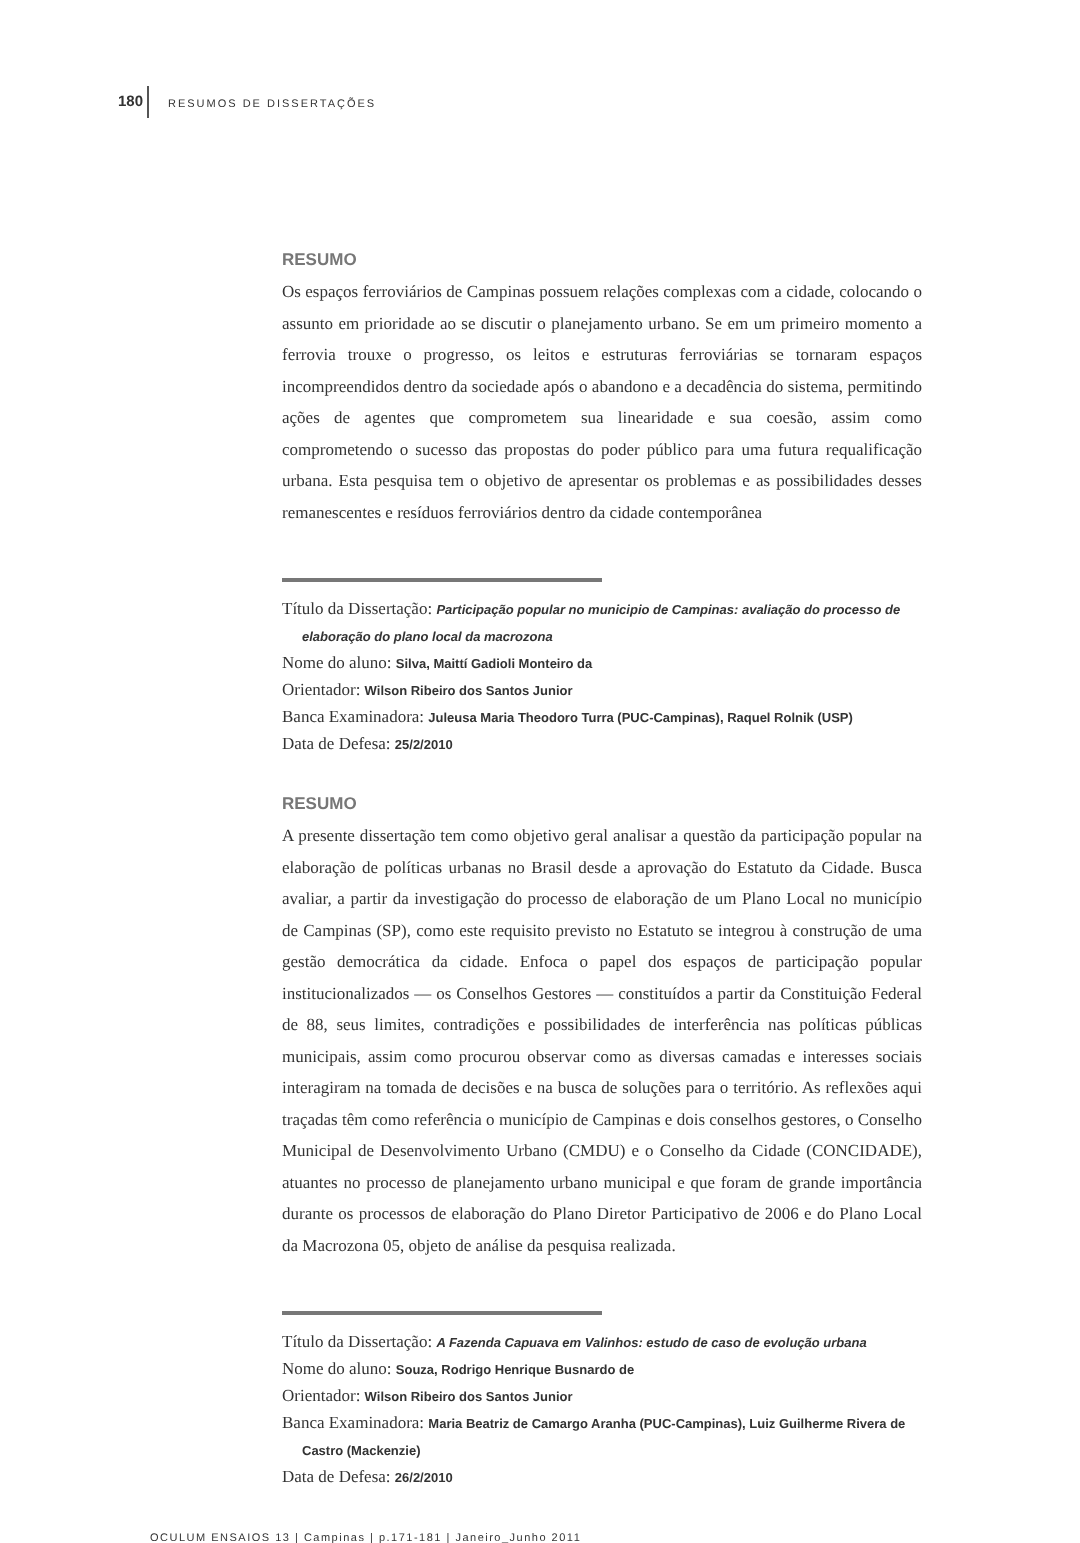180 RESUMOS DE DISSERTAÇÕES
RESUMO
Os espaços ferroviários de Campinas possuem relações complexas com a cidade, colocando o assunto em prioridade ao se discutir o planejamento urbano. Se em um primeiro momento a ferrovia trouxe o progresso, os leitos e estruturas ferroviárias se tornaram espaços incompreendidos dentro da sociedade após o abandono e a decadência do sistema, permitindo ações de agentes que comprometem sua linearidade e sua coesão, assim como comprometendo o sucesso das propostas do poder público para uma futura requalificação urbana. Esta pesquisa tem o objetivo de apresentar os problemas e as possibilidades desses remanescentes e resíduos ferroviários dentro da cidade contemporânea
Título da Dissertação: Participação popular no municipio de Campinas: avaliação do processo de elaboração do plano local da macrozona
Nome do aluno: Silva, Maittí Gadioli Monteiro da
Orientador: Wilson Ribeiro dos Santos Junior
Banca Examinadora: Juleusa Maria Theodoro Turra (PUC-Campinas), Raquel Rolnik (USP)
Data de Defesa: 25/2/2010
RESUMO
A presente dissertação tem como objetivo geral analisar a questão da participação popular na elaboração de políticas urbanas no Brasil desde a aprovação do Estatuto da Cidade. Busca avaliar, a partir da investigação do processo de elaboração de um Plano Local no município de Campinas (SP), como este requisito previsto no Estatuto se integrou à construção de uma gestão democrática da cidade. Enfoca o papel dos espaços de participação popular institucionalizados — os Conselhos Gestores — constituídos a partir da Constituição Federal de 88, seus limites, contradições e possibilidades de interferência nas políticas públicas municipais, assim como procurou observar como as diversas camadas e interesses sociais interagiram na tomada de decisões e na busca de soluções para o território. As reflexões aqui traçadas têm como referência o município de Campinas e dois conselhos gestores, o Conselho Municipal de Desenvolvimento Urbano (CMDU) e o Conselho da Cidade (CONCIDADE), atuantes no processo de planejamento urbano municipal e que foram de grande importância durante os processos de elaboração do Plano Diretor Participativo de 2006 e do Plano Local da Macrozona 05, objeto de análise da pesquisa realizada.
Título da Dissertação: A Fazenda Capuava em Valinhos: estudo de caso de evolução urbana
Nome do aluno: Souza, Rodrigo Henrique Busnardo de
Orientador: Wilson Ribeiro dos Santos Junior
Banca Examinadora: Maria Beatriz de Camargo Aranha (PUC-Campinas), Luiz Guilherme Rivera de Castro (Mackenzie)
Data de Defesa: 26/2/2010
OCULUM ENSAIOS 13 | Campinas | p.171-181 | Janeiro_Junho 2011